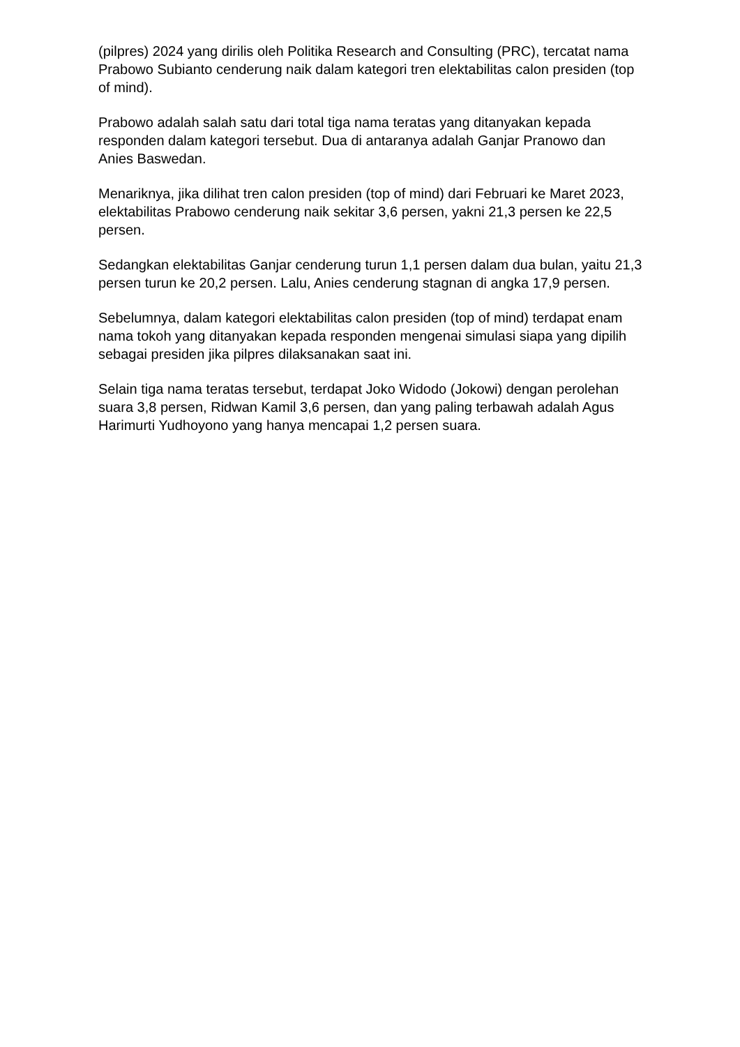(pilpres) 2024 yang dirilis oleh Politika Research and Consulting (PRC), tercatat nama Prabowo Subianto cenderung naik dalam kategori tren elektabilitas calon presiden (top of mind).
Prabowo adalah salah satu dari total tiga nama teratas yang ditanyakan kepada responden dalam kategori tersebut. Dua di antaranya adalah Ganjar Pranowo dan Anies Baswedan.
Menariknya, jika dilihat tren calon presiden (top of mind) dari Februari ke Maret 2023, elektabilitas Prabowo cenderung naik sekitar 3,6 persen, yakni 21,3 persen ke 22,5 persen.
Sedangkan elektabilitas Ganjar cenderung turun 1,1 persen dalam dua bulan, yaitu 21,3 persen turun ke 20,2 persen. Lalu, Anies cenderung stagnan di angka 17,9 persen.
Sebelumnya, dalam kategori elektabilitas calon presiden (top of mind) terdapat enam nama tokoh yang ditanyakan kepada responden mengenai simulasi siapa yang dipilih sebagai presiden jika pilpres dilaksanakan saat ini.
Selain tiga nama teratas tersebut, terdapat Joko Widodo (Jokowi) dengan perolehan suara 3,8 persen, Ridwan Kamil 3,6 persen, dan yang paling terbawah adalah Agus Harimurti Yudhoyono yang hanya mencapai 1,2 persen suara.